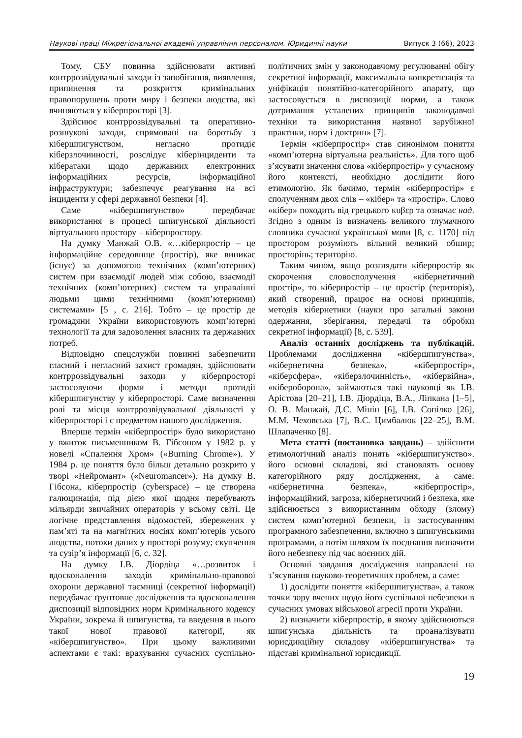Наукові праці Міжрегіональної академії управління персоналом. Юридичні науки Випуск 3 (66), 2023
Тому, СБУ повинна здійснювати активні контррозвідувальні заходи із запобігання, виявлення, припинення та розкриття кримінальних правопорушень проти миру і безпеки людства, які вчиняються у кіберпросторі [3].
Здійснює контррозвідувальні та оперативно-розшукові заходи, спрямовані на боротьбу з кібершпигунством, негласно протидіє кіберзлочинності, розслідує кіберінциденти та кібератаки щодо державних електронних інформаційних ресурсів, інформаційної інфраструктури; забезпечує реагування на всі інциденти у сфері державної безпеки [4].
Саме «кібершпигунство» передбачає використання в процесі шпигунської діяльності віртуального простору – кіберпростору.
На думку Манжай О.В. «…кіберпростір – це інформаційне середовище (простір), яке виникає (існує) за допомогою технічних (комп’ютерних) систем при взаємодії людей між собою, взаємодії технічних (комп’ютерних) систем та управлінні людьми цими технічними (комп’ютерними) системами» [5 , с. 216]. Тобто – це простір де громадяни України використовують комп’ютерні технології та для задоволення власних та державних потреб.
Відповідно спецслужби повинні забезпечити гласний і негласний захист громадян, здійснювати контррозвідувальні заходи у кіберпросторі застосовуючи форми і методи протидії кібершпигунству у кіберпросторі. Саме визначення ролі та місця контррозвідувальної діяльності у кіберпросторі і є предметом нашого дослідження.
Вперше термін «кіберпростір» було використано у вжиток письменником В. Гібсоном у 1982 р. у новелі «Спалення Хром» («Burning Chrome»). У 1984 р. це поняття було більш детально розкрито у творі «Нейромант» («Neuromancer»). На думку В. Гібсона, кіберпростір (cyberspace) – це створена галюцинація, під дією якої щодня перебувають мільярди звичайних операторів у всьому світі. Це логічне представлення відомостей, збережених у пам’яті та на магнітних носіях комп’ютерів усього людства, потоки даних у просторі розуму; скупчення та сузір’я інформації [6, с. 32].
На думку І.В. Діордіца «…розвиток і вдосконалення заходів кримінально-правової охорони державної таємниці (секретної інформації) передбачає ґрунтовне дослідження та вдосконалення диспозиції відповідних норм Кримінального кодексу України, зокрема й шпигунства, та введення в нього такої нової правової категорії, як «кібершпигунство». При цьому важливими аспектами є такі: врахування сучасних суспільно-політичних змін у законодавчому регулюванні обігу секретної інформації, максимальна конкретизація та уніфікація понятійно-категорійного апарату, що застосовується в диспозиції норми, а також дотримання усталених принципів законодавчої техніки та використання наявної зарубіжної практики, норм і доктрин» [7].
Термін «кіберпростір» став синонімом поняття «комп’ютерна віртуальна реальність». Для того щоб з’ясувати значення слова «кіберпростір» у сучасному його контексті, необхідно дослідити його етимологію. Як бачимо, термін «кіберпростір» є сполученням двох слів – «кібер» та «простір». Слово «кібер» походить від грецького κυβερ та означає над. Згідно з одним із визначень великого тлумачного словника сучасної української мови [8, с. 1170] під простором розуміють вільний великий обшир; просторінь; територію.
Таким чином, якщо розглядати кіберпростір як скорочення словосполучення «кібернетичний простір», то кіберпростір – це простір (територія), який створений, працює на основі принципів, методів кібернетики (науки про загальні закони одержання, зберігання, передачі та обробки секретної інформації) [8, с. 539].
Аналіз останніх досліджень та публікацій. Проблемами дослідження «кібершпигунства», «кібернетична безпека», «кіберпростір», «кіберсфера», «кіберзлочинність», «кібервійна», «кібероборона», займаються такі науковці як І.В. Арістова [20–21], І.В. Діордіца, В.А., Ліпкана [1–5], О. В. Манжай, Д.С. Мінін [6], І.В. Сопілко [26], М.М. Чеховська [7], В.С. Цимбалюк [22–25], В.М. Шлапаченко [8].
Мета статті (постановка завдань) – здійснити етимологічний аналіз понять «кібершпигунство». його основні складові, які становлять основу категорійного ряду дослідження, а саме: «кібернетична безпека», «кіберпростір», інформаційний, загроза, кібернетичний і безпека, яке здійснюється з використанням обходу (злому) систем комп’ютерної безпеки, із застосуванням програмного забезпечення, включно з шпигунськими програмами, а потім шляхом їх поєднання визначити його небезпеку під час воєнних дій.
Основні завдання дослідження направлені на з’ясування науково-теоретичних проблем, а саме:
1) дослідити поняття «кібершпигунства», а також точки зору вчених щодо його суспільної небезпеки в сучасних умовах військової агресії проти України.
2) визначити кіберпростір, в якому здійснюються шпигунська діяльність та проаналізувати юрисдикційну складову «кібершпигунства» та підставі кримінальної юрисдикції.
19